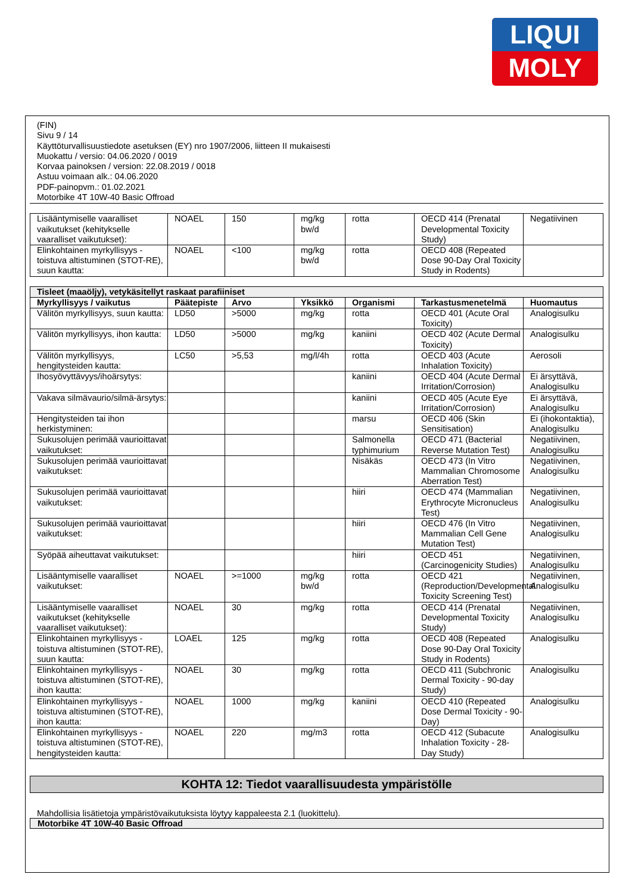LIQUI
MOLY
(FIN)
Sivu 9 / 14
Käyttöturvallisuustiedote asetuksen (EY) nro 1907/2006, liitteen II mukaisesti
Muokattu / versio: 04.06.2020 / 0019
Korvaa painoksen / version: 22.08.2019 / 0018
Astuu voimaan alk.: 04.06.2020
PDF-painopvm.: 01.02.2021
Motorbike 4T 10W-40 Basic Offroad
| Lisääntymiselle vaaralliset vaikutukset (kehitykselle vaaralliset vaikutukset): | NOAEL | 150 | mg/kg bw/d | rotta | OECD 414 (Prenatal Developmental Toxicity Study) | Negatiivinen |
| Elinkohtainen myrkyllisyys - toistuva altistuminen (STOT-RE), suun kautta: | NOAEL | <100 | mg/kg bw/d | rotta | OECD 408 (Repeated Dose 90-Day Oral Toxicity Study in Rodents) | |
| Tisleet (maaöljy), vetykäsitellyt raskaat parafiiniset | | | | | | |
| Myrkyllisyys / vaikutus | Päätepiste | Arvo | Yksikkö | Organismi | Tarkastusmenetelmä | Huomautus |
| Välitön myrkyllisyys, suun kautta: | LD50 | >5000 | mg/kg | rotta | OECD 401 (Acute Oral Toxicity) | Analogisulku |
| Välitön myrkyllisyys, ihon kautta: | LD50 | >5000 | mg/kg | kaniini | OECD 402 (Acute Dermal Toxicity) | Analogisulku |
| Välitön myrkyllisyys, hengitysteiden kautta: | LC50 | >5,53 | mg/l/4h | rotta | OECD 403 (Acute Inhalation Toxicity) | Aerosoli |
| Ihosyövyttävyys/ihoärsytys: | | | | kaniini | OECD 404 (Acute Dermal Irritation/Corrosion) | Ei ärsyttävä, Analogisulku |
| Vakava silmävaurio/silmä-ärsytys: | | | | kaniini | OECD 405 (Acute Eye Irritation/Corrosion) | Ei ärsyttävä, Analogisulku |
| Hengitysteiden tai ihon herkistyminen: | | | | marsu | OECD 406 (Skin Sensitisation) | Ei (ihokontaktia), Analogisulku |
| Sukusolujen perimää vaurioittavat vaikutukset: | | | | Salmonella typhimurium | OECD 471 (Bacterial Reverse Mutation Test) | Negatiivinen, Analogisulku |
| Sukusolujen perimää vaurioittavat vaikutukset: | | | | Nisäkäs | OECD 473 (In Vitro Mammalian Chromosome Aberration Test) | Negatiivinen, Analogisulku |
| Sukusolujen perimää vaurioittavat vaikutukset: | | | | hiiri | OECD 474 (Mammalian Erythrocyte Micronucleus Test) | Negatiivinen, Analogisulku |
| Sukusolujen perimää vaurioittavat vaikutukset: | | | | hiiri | OECD 476 (In Vitro Mammalian Cell Gene Mutation Test) | Negatiivinen, Analogisulku |
| Syöpää aiheuttavat vaikutukset: | | | | hiiri | OECD 451 (Carcinogenicity Studies) | Negatiivinen, Analogisulku |
| Lisääntymiselle vaaralliset vaikutukset: | NOAEL | >=1000 | mg/kg bw/d | rotta | OECD 421 (Reproduction/Developmental Toxicity Screening Test) | Negatiivinen, Analogisulku |
| Lisääntymiselle vaaralliset vaikutukset (kehitykselle vaaralliset vaikutukset): | NOAEL | 30 | mg/kg | rotta | OECD 414 (Prenatal Developmental Toxicity Study) | Negatiivinen, Analogisulku |
| Elinkohtainen myrkyllisyys - toistuva altistuminen (STOT-RE), suun kautta: | LOAEL | 125 | mg/kg | rotta | OECD 408 (Repeated Dose 90-Day Oral Toxicity Study in Rodents) | Analogisulku |
| Elinkohtainen myrkyllisyys - toistuva altistuminen (STOT-RE), ihon kautta: | NOAEL | 30 | mg/kg | rotta | OECD 411 (Subchronic Dermal Toxicity - 90-day Study) | Analogisulku |
| Elinkohtainen myrkyllisyys - toistuva altistuminen (STOT-RE), ihon kautta: | NOAEL | 1000 | mg/kg | kaniini | OECD 410 (Repeated Dose Dermal Toxicity - 90-Day) | Analogisulku |
| Elinkohtainen myrkyllisyys - toistuva altistuminen (STOT-RE), hengitysteiden kautta: | NOAEL | 220 | mg/m3 | rotta | OECD 412 (Subacute Inhalation Toxicity - 28-Day Study) | Analogisulku |
KOHTA 12: Tiedot vaarallisuudesta ympäristölle
Mahdollisia lisätietoja ympäristövaikutuksista löytyy kappaleesta 2.1 (luokittelu).
Motorbike 4T 10W-40 Basic Offroad